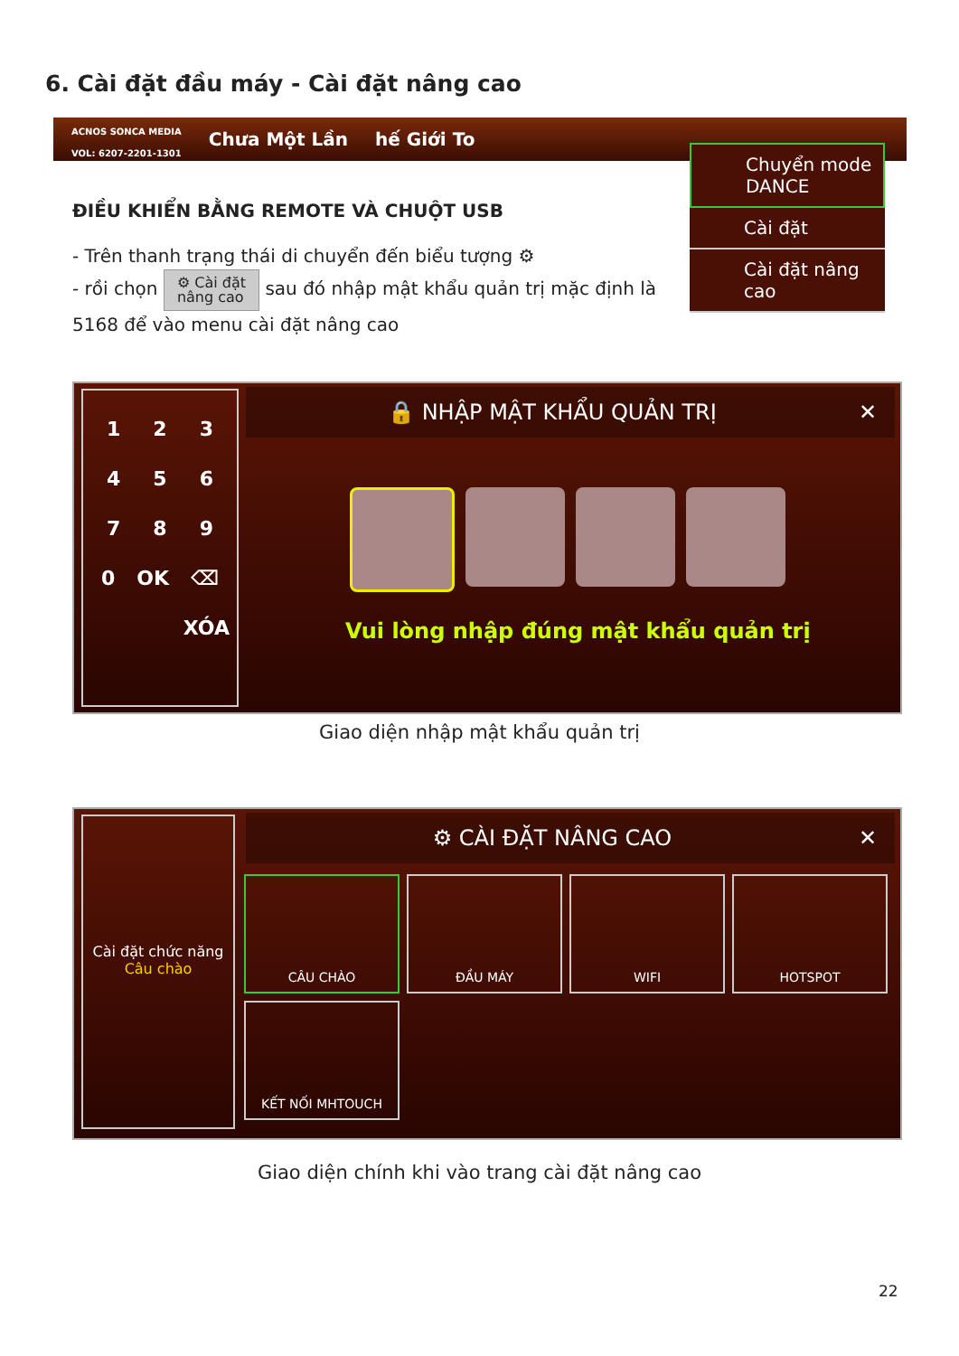6. Cài đặt đầu máy - Cài đặt nâng cao
ACNOS SONCA MEDIA
VOL: 6207-2201-1301 Chưa Một Lần hế Giới To
Chuyển mode DANCE
Cài đặt
Cài đặt nâng cao
ĐIỀU KHIỂN BẰNG REMOTE VÀ CHUỘT USB
- Trên thanh trạng thái di chuyển đến biểu tượng ⚙
- rồi chọn ⚙ Cài đặt
nâng cao sau đó nhập mật khẩu quản trị mặc định là 5168 để vào menu cài đặt nâng cao
1 2 3
4 5 6
7 8 9
0 OK ⌫
XÓA
🔒 NHẬP MẬT KHẨU QUẢN TRỊ ✕
Vui lòng nhập đúng mật khẩu quản trị
Giao diện nhập mật khẩu quản trị
Cài đặt chức năng
Câu chào
⚙ CÀI ĐẶT NÂNG CAO ✕
CÂU CHÀO
ĐẦU MÁY
WIFI
HOTSPOT
KẾT NỐI MHTOUCH
Giao diện chính khi vào trang cài đặt nâng cao
22